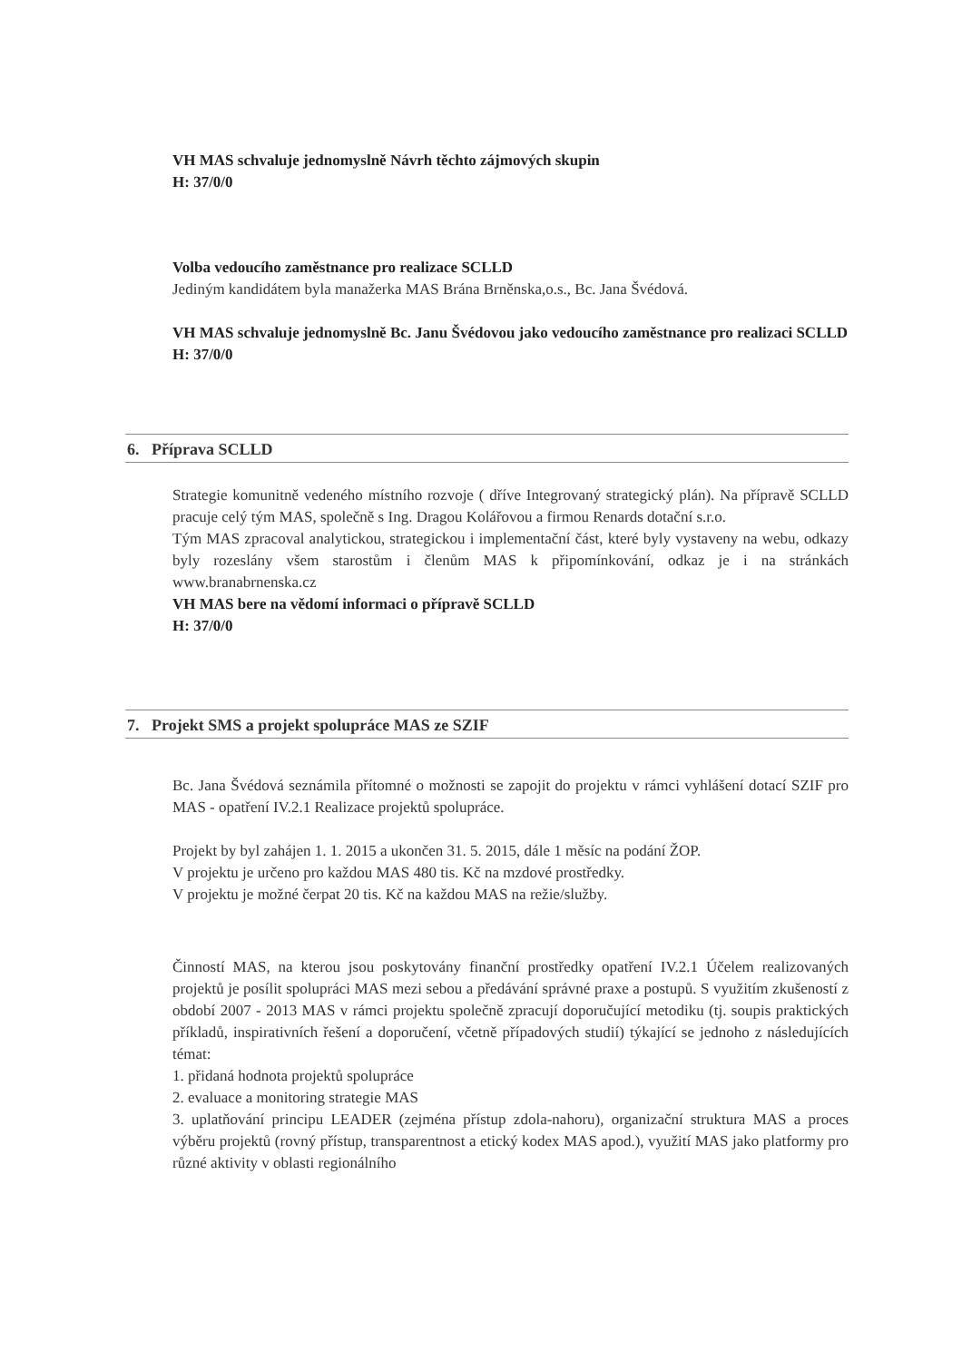VH MAS schvaluje jednomyslně Návrh těchto zájmových skupin
H: 37/0/0
Volba vedoucího zaměstnance pro realizace SCLLD
Jediným kandidátem byla manažerka MAS Brána Brněnska,o.s., Bc. Jana Švédová.
VH MAS schvaluje jednomyslně Bc. Janu Švédovou jako vedoucího zaměstnance pro realizaci SCLLD
H: 37/0/0
6. Příprava SCLLD
Strategie komunitně vedeného místního rozvoje ( dříve Integrovaný strategický plán). Na přípravě SCLLD pracuje celý tým MAS, společně s Ing. Dragou Kolářovou a firmou Renards dotační s.r.o.
Tým MAS zpracoval analytickou, strategickou i implementační část, které byly vystaveny na webu, odkazy byly rozeslány všem starostům i členům MAS k připomínkování, odkaz je i na stránkách www.branabrnenska.cz
VH MAS bere na vědomí informaci o přípravě SCLLD
H: 37/0/0
7. Projekt SMS a projekt spolupráce MAS ze SZIF
Bc. Jana Švédová seznámila přítomné o možnosti se zapojit do projektu v rámci vyhlášení dotací SZIF pro MAS - opatření IV.2.1 Realizace projektů spolupráce.
Projekt by byl zahájen 1. 1. 2015 a ukončen 31. 5. 2015, dále 1 měsíc na podání ŽOP.
V projektu je určeno pro každou MAS 480 tis. Kč na mzdové prostředky.
V projektu je možné čerpat 20 tis. Kč na každou MAS na režie/služby.
Činností MAS, na kterou jsou poskytovány finanční prostředky opatření IV.2.1 Účelem realizovaných projektů je posílit spolupráci MAS mezi sebou a předávání správné praxe a postupů. S využitím zkušeností z období 2007 - 2013 MAS v rámci projektu společně zpracují doporučující metodiku (tj. soupis praktických příkladů, inspirativních řešení a doporučení, včetně případových studií) týkající se jednoho z následujících témat:
1. přidaná hodnota projektů spolupráce
2. evaluace a monitoring strategie MAS
3. uplatňování principu LEADER (zejména přístup zdola-nahoru), organizační struktura MAS a proces výběru projektů (rovný přístup, transparentnost a etický kodex MAS apod.), využití MAS jako platformy pro různé aktivity v oblasti regionálního